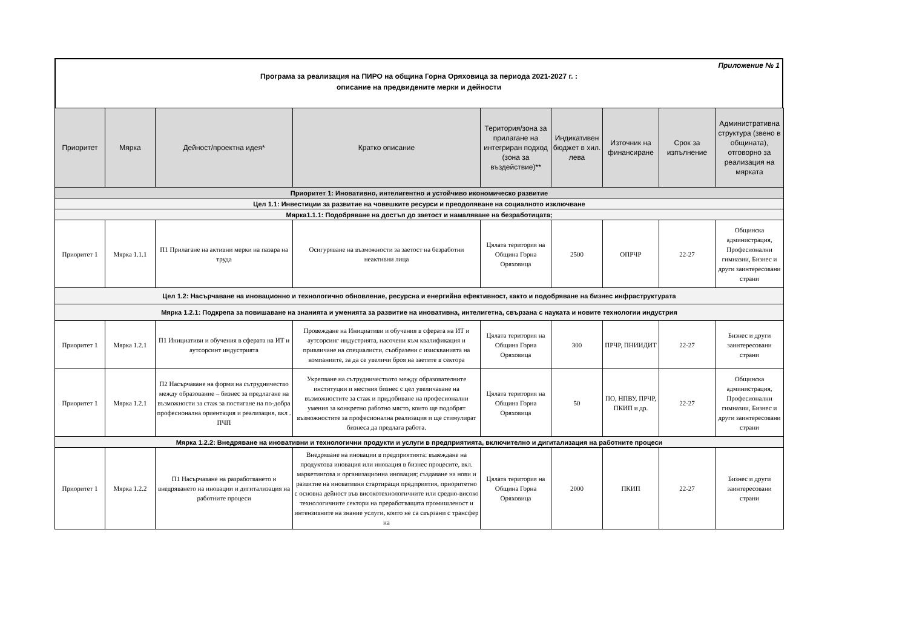Приложение № 1
Програма за реализация на ПИРО на община Горна Оряховица за периода 2021-2027 г. :
описание на предвидените мерки и дейности
| Приоритет | Мярка | Дейност/проектна идея* | Кратко описание | Територия/зона за прилагане на интегриран подход (зона за въздействие)** | Индикативен бюджет в хил. лева | Източник на финансиране | Срок за изпълнение | Административна структура (звено в общината), отговорно за реализация на мярката |
| --- | --- | --- | --- | --- | --- | --- | --- | --- |
| Приоритет 1: Иновативно, интелигентно и устойчиво икономическо развитие | | | | | | | | |
| Цел 1.1: Инвестиции за развитие на човешките ресурси и преодоляване на социалното изключване | | | | | | | | |
| Мярка1.1.1: Подобряване на достъп до заетост и намаляване на безработицата; | | | | | | | | |
| Приоритет 1 | Мярка 1.1.1 | П1 Прилагане на активни мерки на пазара на труда | Осигуряване на възможности за заетост на безработни неактивни лица | Цялата територия на Община Горна Оряховица | 2500 | ОПРЧР | 22-27 | Общинска администрация, Професионални гимназии, Бизнес и други заинтересовани страни |
| Цел 1.2: Насърчаване на иновационно и технологично обновление, ресурсна и енергийна ефективност, както и подобряване на бизнес инфраструктурата | | | | | | | | |
| Мярка 1.2.1: Подкрепа за повишаване на знанията и уменията за развитие на иновативна, интелигетна, свързана с науката и новите технологии индустрия | | | | | | | | |
| Приоритет 1 | Мярка 1.2.1 | П1 Инициативи и обучения в сферата на ИТ и аутсорсинт индустрията | Провеждане на Инициативи и обучения в сферата на ИТ и аутсорсинг индустрията, насочени към квалификация и привличане на специалисти, съобразени с изискванията на компаниите, за да се увеличи броя на заетите в сектора | Цялата територия на Община Горна Оряховица | 300 | ПРЧР, ПНИИДИТ | 22-27 | Бизнес и други заинтересовани страни |
| Приоритет 1 | Мярка 1.2.1 | П2 Насърчаване на форми на сътрудничество между образование – бизнес за предлагане на възможности за стаж за постигане на по-добра професионална ориентация и реализация, вкл . ПЧП | Укрепване на сътрудничеството между образователните институции и местния бизнес с цел увеличаване на възможностите за стаж и придобиване на професионални умения за конкретно работно място, които ще подобрят възможностите за професионална реализация и ще стимулират бизнеса да предлага работа. | Цялата територия на Община Горна Оряховица | 50 | ПО, НПВУ, ПРЧР, ПКИП и др. | 22-27 | Общинска администрация, Професионални гимназии, Бизнес и други заинтересовани страни |
| Мярка 1.2.2: Внедряване на иновативни и технологични продукти и услуги в предприятията, включително и дигитализация на работните процеси | | | | | | | | |
| Приоритет 1 | Мярка 1.2.2 | П1 Насърчаване на разработването и внедряването на иновации и дигитализация на работните процеси | Внедряване на иновации в предприятията: въвеждане на продуктова иновация или иновация в бизнес процесите, вкл. маркетингова и организационна иновация; създаване на нови и развитие на иновативни стартиращи предприятия, приоритетно с основна дейност във високотехнологичните или средно-високо технологичните сектори на преработващата промишленост и интензивните на знание услуги, които не са свързани с трансфер на | Цялата територия на Община Горна Оряховица | 2000 | ПКИП | 22-27 | Бизнес и други заинтересовани страни |